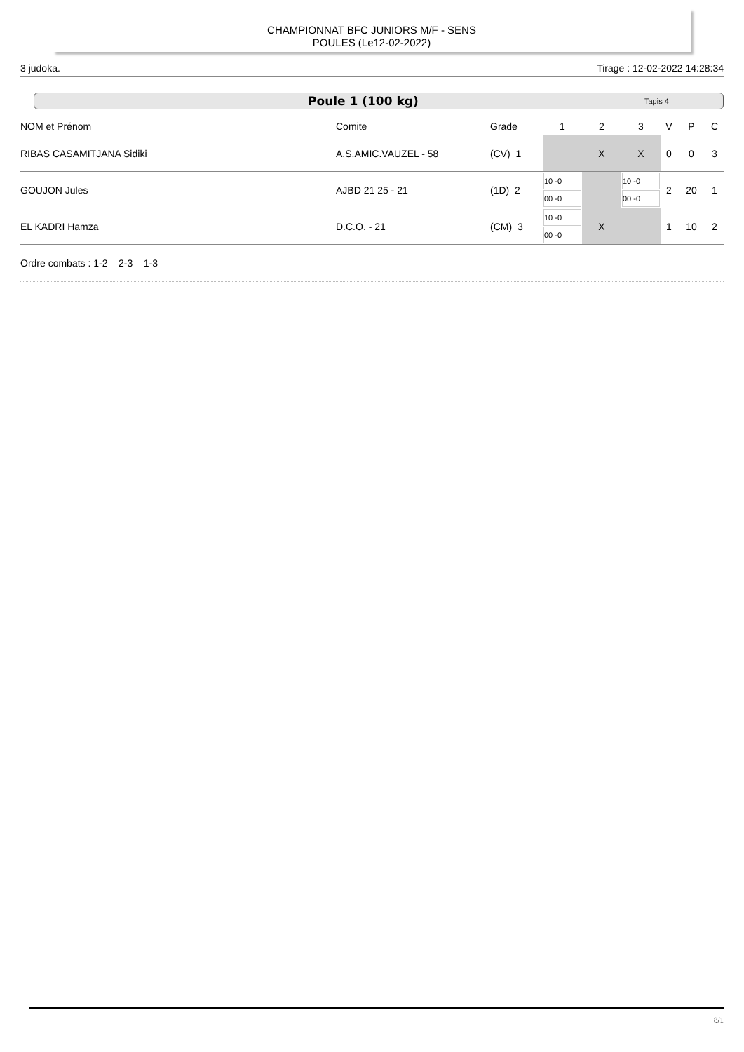CHAMPIONNAT BFC JUNIORS M/F - SENS
POULES (Le12-02-2022)
3 judoka. Tirage : 12-02-2022 14:28:34
Poule 1 (100 kg) Tapis 4
| NOM et Prénom | Comite | Grade | 1 | 2 | 3 | V | P | C |
| --- | --- | --- | --- | --- | --- | --- | --- | --- |
| RIBAS CASAMITJANA Sidiki | A.S.AMIC.VAUZEL - 58 | (CV) 1 | | X | X | 0 | 0 | 3 |
| GOUJON Jules | AJBD 21 25 - 21 | (1D) 2 | 10 -0 00 -0 | | 10 -0 00 -0 | 2 | 20 | 1 |
| EL KADRI Hamza | D.C.O. - 21 | (CM) 3 | 10 -0 00 -0 | X | | 1 | 10 | 2 |
Ordre combats : 1-2 2-3 1-3
8/1